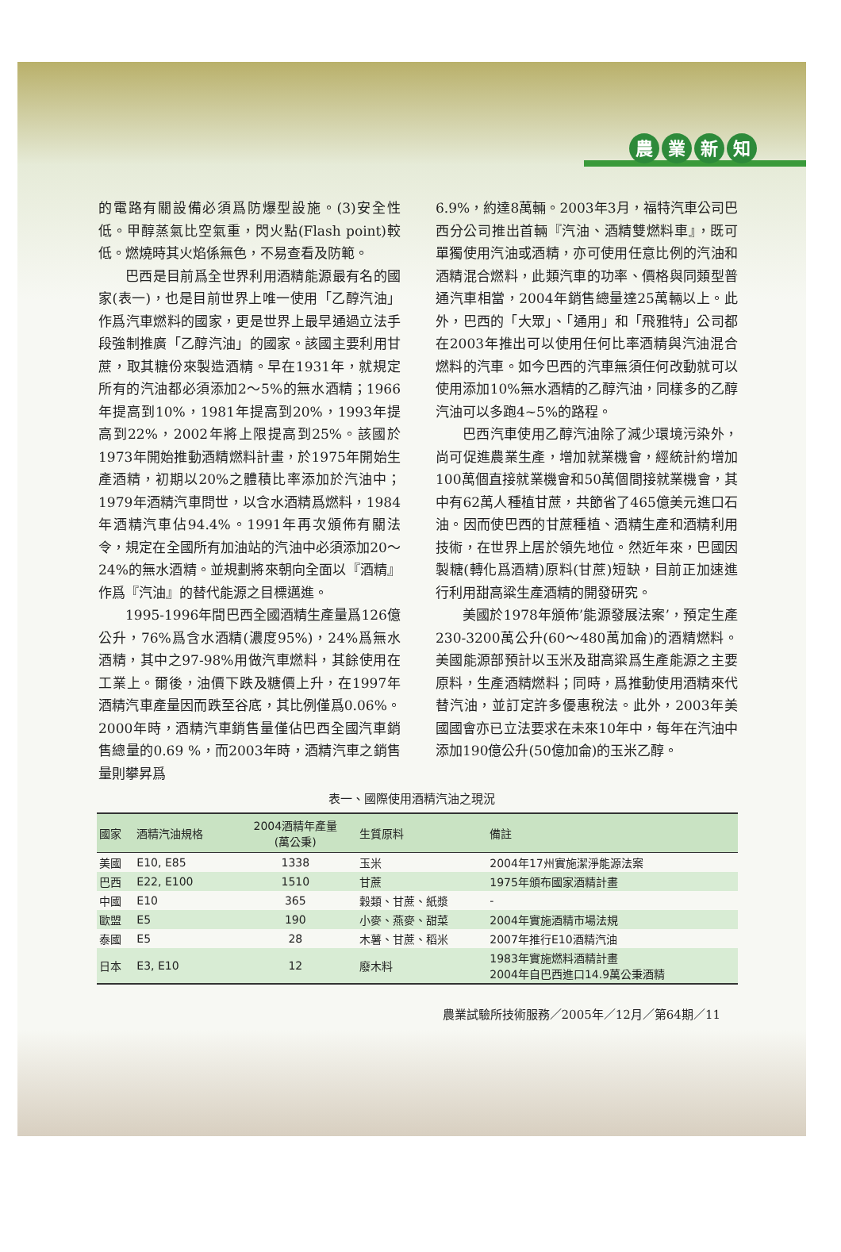農業新知
的電路有關設備必須爲防爆型設施。(3)安全性低。甲醇蒸氣比空氣重，閃火點(Flash point)較低。燃燒時其火焰係無色，不易查看及防範。
巴西是目前爲全世界利用酒精能源最有名的國家(表一)，也是目前世界上唯一使用「乙醇汽油」作爲汽車燃料的國家，更是世界上最早通過立法手段強制推廣「乙醇汽油」的國家。該國主要利用甘蔗，取其糖份來製造酒精。早在1931年，就規定所有的汽油都必須添加2～5%的無水酒精；1966年提高到10%，1981年提高到20%，1993年提高到22%，2002年將上限提高到25%。該國於1973年開始推動酒精燃料計畫，於1975年開始生產酒精，初期以20%之體積比率添加於汽油中；1979年酒精汽車問世，以含水酒精爲燃料，1984年酒精汽車佔94.4%。1991年再次頒佈有關法令，規定在全國所有加油站的汽油中必須添加20～24%的無水酒精。並規劃將來朝向全面以『酒精』作爲『汽油』的替代能源之目標邁進。
1995-1996年間巴西全國酒精生產量爲126億公升，76%爲含水酒精(濃度95%)，24%爲無水酒精，其中之97-98%用做汽車燃料，其餘使用在工業上。爾後，油價下跌及糖價上升，在1997年酒精汽車產量因而跌至谷底，其比例僅爲0.06%。2000年時，酒精汽車銷售量僅佔巴西全國汽車銷售總量的0.69 %，而2003年時，酒精汽車之銷售量則攀昇爲
6.9%，約達8萬輛。2003年3月，福特汽車公司巴西分公司推出首輛『汽油、酒精雙燃料車』，既可單獨使用汽油或酒精，亦可使用任意比例的汽油和酒精混合燃料，此類汽車的功率、價格與同類型普通汽車相當，2004年銷售總量達25萬輛以上。此外，巴西的「大眾」、「通用」和「飛雅特」公司都在2003年推出可以使用任何比率酒精與汽油混合燃料的汽車。如今巴西的汽車無須任何改動就可以使用添加10%無水酒精的乙醇汽油，同樣多的乙醇汽油可以多跑4~5%的路程。
巴西汽車使用乙醇汽油除了減少環境污染外，尚可促進農業生產，增加就業機會，經統計約增加100萬個直接就業機會和50萬個間接就業機會，其中有62萬人種植甘蔗，共節省了465億美元進口石油。因而使巴西的甘蔗種植、酒精生產和酒精利用技術，在世界上居於領先地位。然近年來，巴國因製糖(轉化爲酒精)原料(甘蔗)短缺，目前正加速進行利用甜高粱生產酒精的開發研究。
美國於1978年頒佈’能源發展法案’，預定生產230-3200萬公升(60～480萬加侖)的酒精燃料。美國能源部預計以玉米及甜高粱爲生產能源之主要原料，生產酒精燃料；同時，爲推動使用酒精來代替汽油，並訂定許多優惠稅法。此外，2003年美國國會亦已立法要求在未來10年中，每年在汽油中添加190億公升(50億加侖)的玉米乙醇。
表一、國際使用酒精汽油之現況
| 國家 | 酒精汽油規格 | 2004酒精年產量 (萬公秉) | 生質原料 | 備註 |
| --- | --- | --- | --- | --- |
| 美國 | E10, E85 | 1338 | 玉米 | 2004年17州實施潔淨能源法案 |
| 巴西 | E22, E100 | 1510 | 甘蔗 | 1975年頒布國家酒精計畫 |
| 中國 | E10 | 365 | 穀類、甘蔗、紙漿 | - |
| 歐盟 | E5 | 190 | 小麥、燕麥、甜菜 | 2004年實施酒精市場法規 |
| 泰國 | E5 | 28 | 木薯、甘蔗、稻米 | 2007年推行E10酒精汽油 |
| 日本 | E3, E10 | 12 | 廢木料 | 1983年實施燃料酒精計畫 2004年自巴西進口14.9萬公秉酒精 |
農業試驗所技術服務／2005年／12月／第64期／11